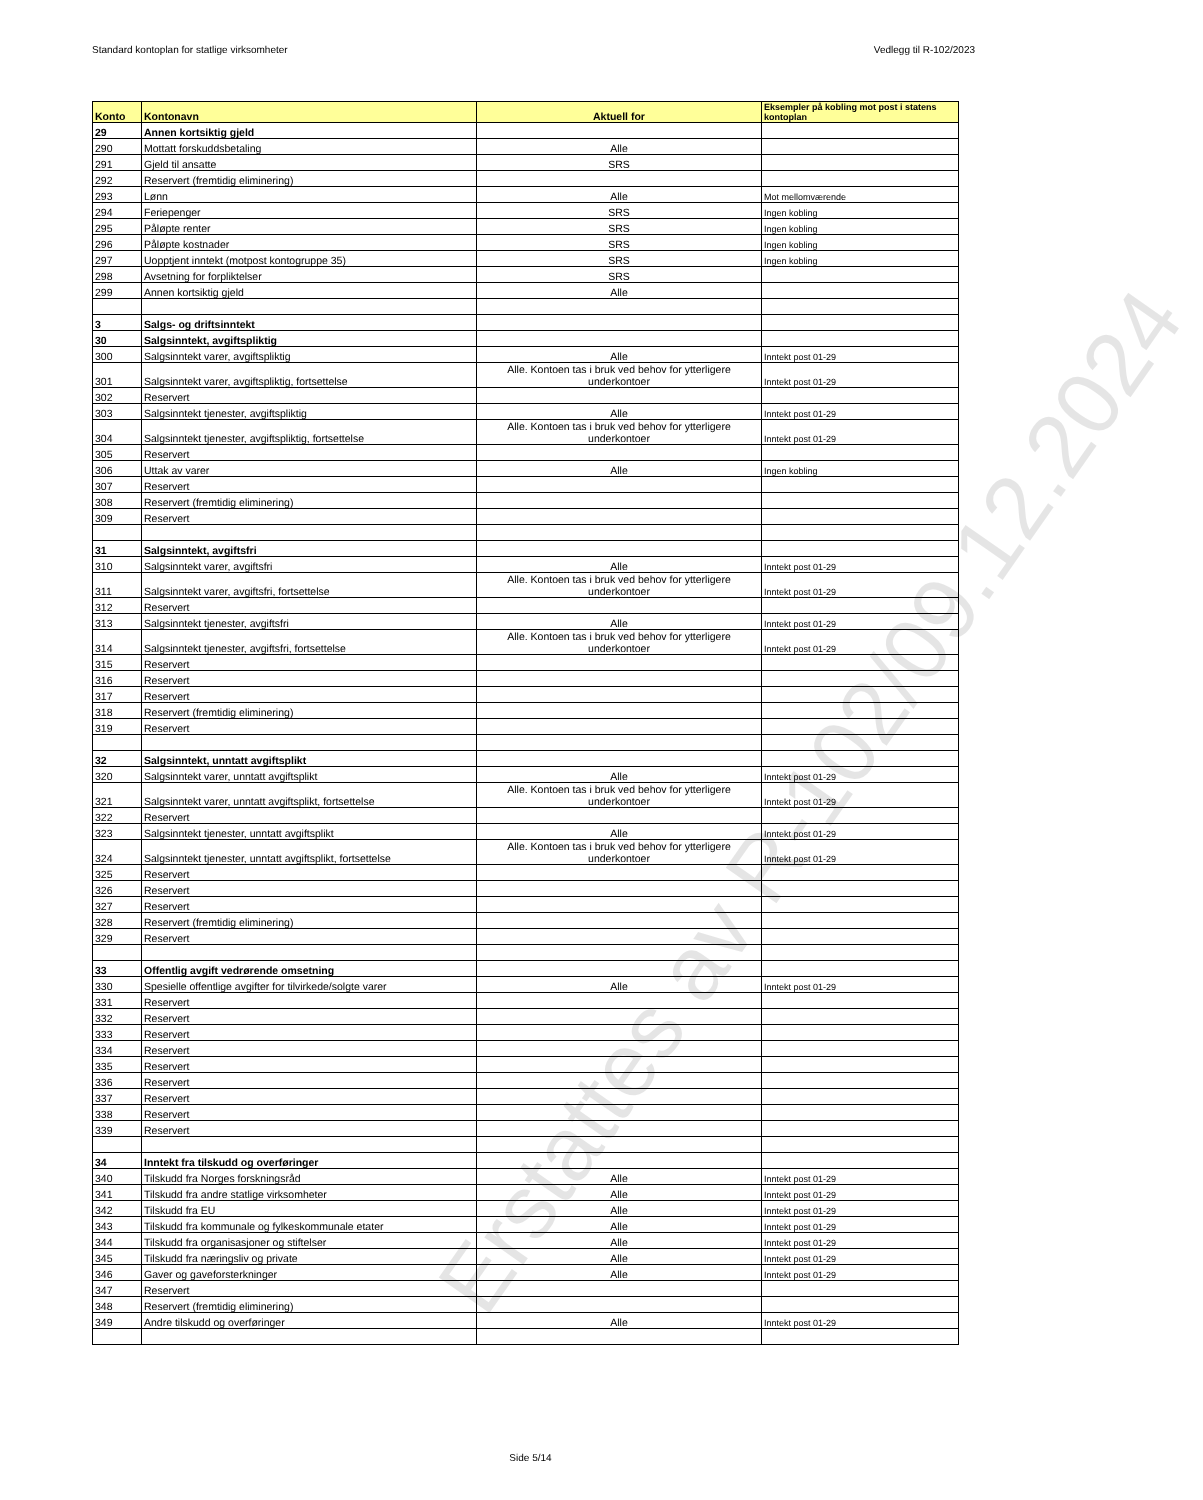Standard kontoplan for statlige virksomheter Vedlegg til R-102/2023
| Konto | Kontonavn | Aktuell for | Eksempler på kobling mot post i statens kontoplan |
| --- | --- | --- | --- |
| 29 | Annen kortsiktig gjeld | | |
| 290 | Mottatt forskuddsbetaling | Alle | |
| 291 | Gjeld til ansatte | SRS | |
| 292 | Reservert (fremtidig eliminering) | | |
| 293 | Lønn | Alle | Mot mellomværende |
| 294 | Feriepenger | SRS | Ingen kobling |
| 295 | Påløpte renter | SRS | Ingen kobling |
| 296 | Påløpte kostnader | SRS | Ingen kobling |
| 297 | Uopptjent inntekt (motpost kontogruppe 35) | SRS | Ingen kobling |
| 298 | Avsetning for forpliktelser | SRS | |
| 299 | Annen kortsiktig gjeld | Alle | |
| 3 | Salgs- og driftsinntekt | | |
| 30 | Salgsinntekt, avgiftspliktig | | |
| 300 | Salgsinntekt varer, avgiftspliktig | Alle | Inntekt post 01-29 |
| 301 | Salgsinntekt varer, avgiftspliktig, fortsettelse | Alle. Kontoen tas i bruk ved behov for ytterligere underkontoer | Inntekt post 01-29 |
| 302 | Reservert | | |
| 303 | Salgsinntekt tjenester, avgiftspliktig | Alle | Inntekt post 01-29 |
| 304 | Salgsinntekt tjenester, avgiftspliktig, fortsettelse | Alle. Kontoen tas i bruk ved behov for ytterligere underkontoer | Inntekt post 01-29 |
| 305 | Reservert | | |
| 306 | Uttak av varer | Alle | Ingen kobling |
| 307 | Reservert | | |
| 308 | Reservert (fremtidig eliminering) | | |
| 309 | Reservert | | |
| 31 | Salgsinntekt, avgiftsfri | | |
| 310 | Salgsinntekt varer, avgiftsfri | Alle | Inntekt post 01-29 |
| 311 | Salgsinntekt varer, avgiftsfri, fortsettelse | Alle. Kontoen tas i bruk ved behov for ytterligere underkontoer | Inntekt post 01-29 |
| 312 | Reservert | | |
| 313 | Salgsinntekt tjenester, avgiftsfri | Alle | Inntekt post 01-29 |
| 314 | Salgsinntekt tjenester, avgiftsfri, fortsettelse | Alle. Kontoen tas i bruk ved behov for ytterligere underkontoer | Inntekt post 01-29 |
| 315 | Reservert | | |
| 316 | Reservert | | |
| 317 | Reservert | | |
| 318 | Reservert (fremtidig eliminering) | | |
| 319 | Reservert | | |
| 32 | Salgsinntekt, unntatt avgiftsplikt | | |
| 320 | Salgsinntekt varer, unntatt avgiftsplikt | Alle | Inntekt post 01-29 |
| 321 | Salgsinntekt varer, unntatt avgiftsplikt, fortsettelse | Alle. Kontoen tas i bruk ved behov for ytterligere underkontoer | Inntekt post 01-29 |
| 322 | Reservert | | |
| 323 | Salgsinntekt tjenester, unntatt avgiftsplikt | Alle | Inntekt post 01-29 |
| 324 | Salgsinntekt tjenester, unntatt avgiftsplikt, fortsettelse | Alle. Kontoen tas i bruk ved behov for ytterligere underkontoer | Inntekt post 01-29 |
| 325 | Reservert | | |
| 326 | Reservert | | |
| 327 | Reservert | | |
| 328 | Reservert (fremtidig eliminering) | | |
| 329 | Reservert | | |
| 33 | Offentlig avgift vedrørende omsetning | | |
| 330 | Spesielle offentlige avgifter for tilvirkede/solgte varer | Alle | Inntekt post 01-29 |
| 331 | Reservert | | |
| 332 | Reservert | | |
| 333 | Reservert | | |
| 334 | Reservert | | |
| 335 | Reservert | | |
| 336 | Reservert | | |
| 337 | Reservert | | |
| 338 | Reservert | | |
| 339 | Reservert | | |
| 34 | Inntekt fra tilskudd og overføringer | | |
| 340 | Tilskudd fra Norges forskningsråd | Alle | Inntekt post 01-29 |
| 341 | Tilskudd fra andre statlige virksomheter | Alle | Inntekt post 01-29 |
| 342 | Tilskudd fra EU | Alle | Inntekt post 01-29 |
| 343 | Tilskudd fra kommunale og fylkeskommunale etater | Alle | Inntekt post 01-29 |
| 344 | Tilskudd fra organisasjoner og stiftelser | Alle | Inntekt post 01-29 |
| 345 | Tilskudd fra næringsliv og private | Alle | Inntekt post 01-29 |
| 346 | Gaver og gaveforsterkninger | Alle | Inntekt post 01-29 |
| 347 | Reservert | | |
| 348 | Reservert (fremtidig eliminering) | | |
| 349 | Andre tilskudd og overføringer | Alle | Inntekt post 01-29 |
Erstattes av R-102/09.12.2024
Side 5/14